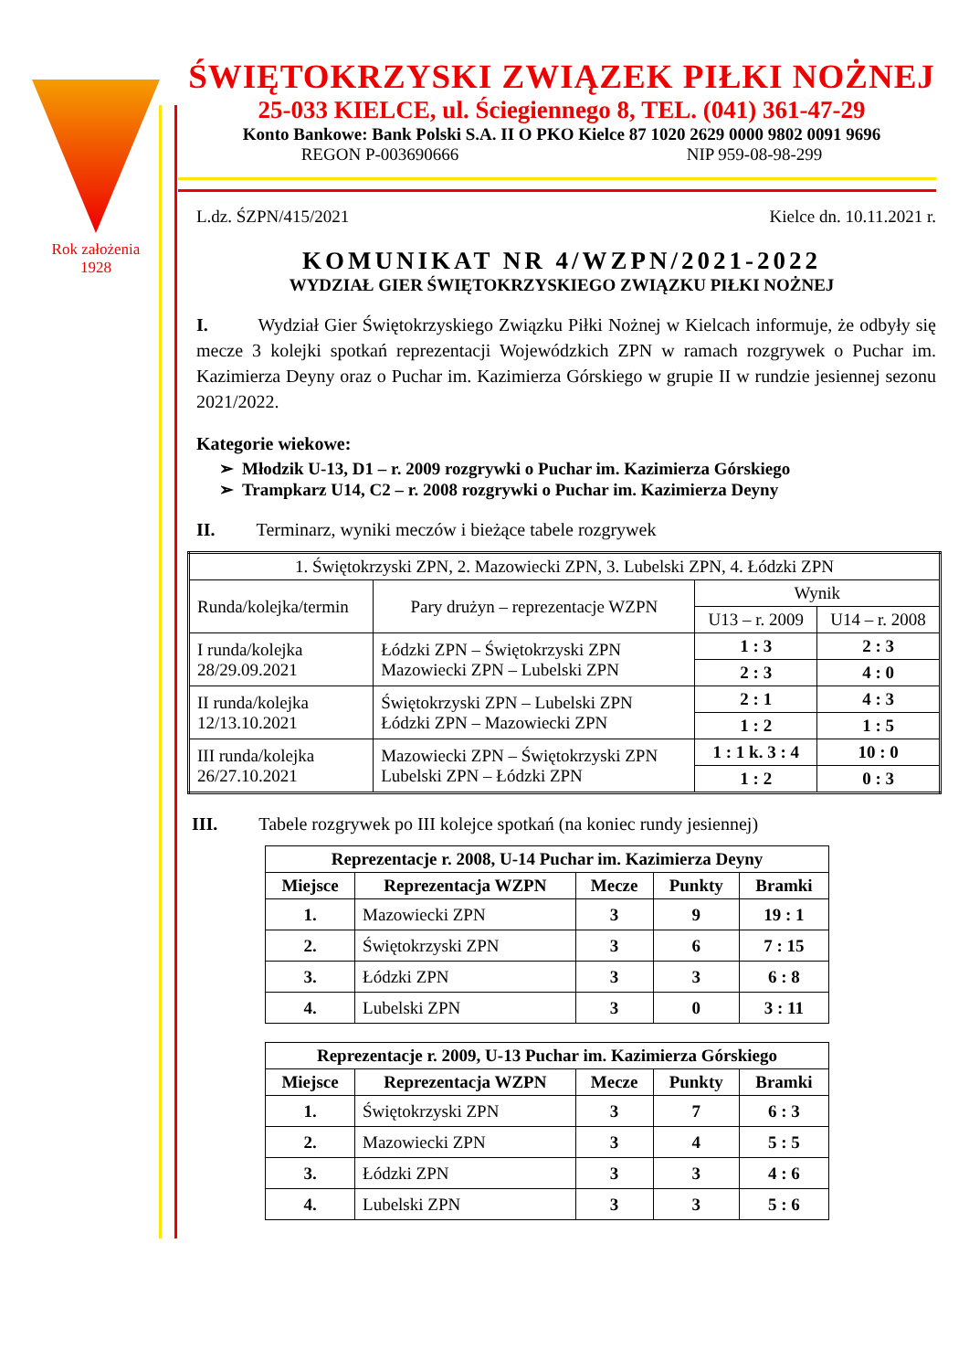Rok założenia
1928
ŚWIĘTOKRZYSKI ZWIĄZEK PIŁKI NOŻNEJ
25-033 KIELCE, ul. Ściegiennego 8, TEL. (041) 361-47-29
Konto Bankowe: Bank Polski S.A. II O PKO Kielce 87 1020 2629 0000 9802 0091 9696
REGON P-003690666 NIP 959-08-98-299
L.dz. ŚZPN/415/2021 Kielce dn. 10.11.2021 r.
KOMUNIKAT NR 4/WZPN/2021-2022
WYDZIAŁ GIER ŚWIĘTOKRZYSKIEGO ZWIĄZKU PIŁKI NOŻNEJ
I. Wydział Gier Świętokrzyskiego Związku Piłki Nożnej w Kielcach informuje, że odbyły się mecze 3 kolejki spotkań reprezentacji Wojewódzkich ZPN w ramach rozgrywek o Puchar im. Kazimierza Deyny oraz o Puchar im. Kazimierza Górskiego w grupie II w rundzie jesiennej sezonu 2021/2022.
Kategorie wiekowe:
Młodzik U-13, D1 – r. 2009 rozgrywki o Puchar im. Kazimierza Górskiego
Trampkarz U14, C2 – r. 2008 rozgrywki o Puchar im. Kazimierza Deyny
II. Terminarz, wyniki meczów i bieżące tabele rozgrywek
| 1. Świętokrzyski ZPN, 2. Mazowiecki ZPN, 3. Lubelski ZPN, 4. Łódzki ZPN | | | |
| Runda/kolejka/termin | Pary drużyn – reprezentacje WZPN | Wynik | |
| | | U13 – r. 2009 | U14 – r. 2008 |
| I runda/kolejka 28/29.09.2021 | Łódzki ZPN – Świętokrzyski ZPN Mazowiecki ZPN – Lubelski ZPN | 1 : 3 | 2 : 3 |
| | | 2 : 3 | 4 : 0 |
| II runda/kolejka 12/13.10.2021 | Świętokrzyski ZPN – Lubelski ZPN Łódzki ZPN – Mazowiecki ZPN | 2 : 1 | 4 : 3 |
| | | 1 : 2 | 1 : 5 |
| III runda/kolejka 26/27.10.2021 | Mazowiecki ZPN – Świętokrzyski ZPN Lubelski ZPN – Łódzki ZPN | 1 : 1 k. 3 : 4 | 10 : 0 |
| | | 1 : 2 | 0 : 3 |
III. Tabele rozgrywek po III kolejce spotkań (na koniec rundy jesiennej)
| Reprezentacje r. 2008, U-14 Puchar im. Kazimierza Deyny | | | | |
| --- | --- | --- | --- | --- |
| Miejsce | Reprezentacja WZPN | Mecze | Punkty | Bramki |
| 1. | Mazowiecki ZPN | 3 | 9 | 19 : 1 |
| 2. | Świętokrzyski ZPN | 3 | 6 | 7 : 15 |
| 3. | Łódzki ZPN | 3 | 3 | 6 : 8 |
| 4. | Lubelski ZPN | 3 | 0 | 3 : 11 |
| Reprezentacje r. 2009, U-13 Puchar im. Kazimierza Górskiego | | | | |
| --- | --- | --- | --- | --- |
| Miejsce | Reprezentacja WZPN | Mecze | Punkty | Bramki |
| 1. | Świętokrzyski ZPN | 3 | 7 | 6 : 3 |
| 2. | Mazowiecki ZPN | 3 | 4 | 5 : 5 |
| 3. | Łódzki ZPN | 3 | 3 | 4 : 6 |
| 4. | Lubelski ZPN | 3 | 3 | 5 : 6 |